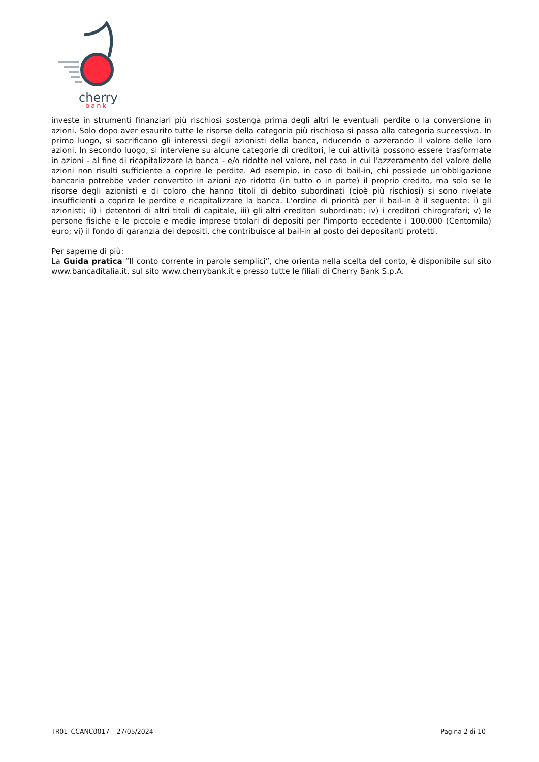cherry
bank
investe in strumenti finanziari più rischiosi sostenga prima degli altri le eventuali perdite o la conversione in azioni. Solo dopo aver esaurito tutte le risorse della categoria più rischiosa si passa alla categoria successiva. In primo luogo, si sacrificano gli interessi degli azionisti della banca, riducendo o azzerando il valore delle loro azioni. In secondo luogo, si interviene su alcune categorie di creditori, le cui attività possono essere trasformate in azioni - al fine di ricapitalizzare la banca - e/o ridotte nel valore, nel caso in cui l'azzeramento del valore delle azioni non risulti sufficiente a coprire le perdite. Ad esempio, in caso di bail-in, chi possiede un'obbligazione bancaria potrebbe veder convertito in azioni e/o ridotto (in tutto o in parte) il proprio credito, ma solo se le risorse degli azionisti e di coloro che hanno titoli di debito subordinati (cioè più rischiosi) si sono rivelate insufficienti a coprire le perdite e ricapitalizzare la banca. L'ordine di priorità per il bail-in è il seguente: i) gli azionisti; ii) i detentori di altri titoli di capitale, iii) gli altri creditori subordinati; iv) i creditori chirografari; v) le persone fisiche e le piccole e medie imprese titolari di depositi per l'importo eccedente i 100.000 (Centomila) euro; vi) il fondo di garanzia dei depositi, che contribuisce al bail-in al posto dei depositanti protetti.
Per saperne di più:
La Guida pratica “Il conto corrente in parole semplici”, che orienta nella scelta del conto, è disponibile sul sito www.bancaditalia.it, sul sito www.cherrybank.it e presso tutte le filiali di Cherry Bank S.p.A.
TR01_CCANC0017 – 27/05/2024 Pagina 2 di 10